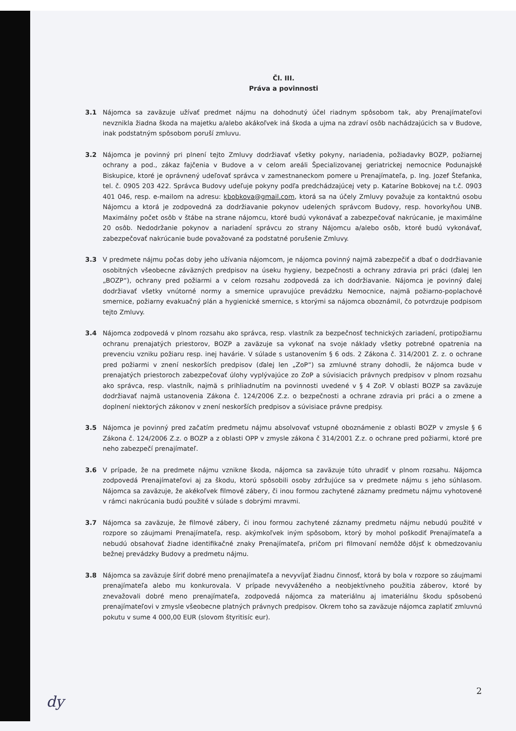Čl. III.
Práva a povinnosti
3.1 Nájomca sa zaväzuje užívať predmet nájmu na dohodnutý účel riadnym spôsobom tak, aby Prenajímateľovi nevznikla žiadna škoda na majetku a/alebo akákoľvek iná škoda a ujma na zdraví osôb nachádzajúcich sa v Budove, inak podstatným spôsobom poruší zmluvu.
3.2 Nájomca je povinný pri plnení tejto Zmluvy dodržiavať všetky pokyny, nariadenia, požiadavky BOZP, požiarnej ochrany a pod., zákaz fajčenia v Budove a v celom areáli Špecializovanej geriatrickej nemocnice Podunajské Biskupice, ktoré je oprávnený udeľovať správca v zamestnaneckom pomere u Prenajímateľa, p. Ing. Jozef Štefanka, tel. č. 0905 203 422. Správca Budovy udeľuje pokyny podľa predchádzajúcej vety p. Kataríne Bobkovej na t.č. 0903 401 046, resp. e-mailom na adresu: kbobkova@gmail.com, ktorá sa na účely Zmluvy považuje za kontaktnú osobu Nájomcu a ktorá je zodpovedná za dodržiavanie pokynov udelených správcom Budovy, resp. hovorkyňou UNB. Maximálny počet osôb v štábe na strane nájomcu, ktoré budú vykonávať a zabezpečovať nakrúcanie, je maximálne 20 osôb. Nedodržanie pokynov a nariadení správcu zo strany Nájomcu a/alebo osôb, ktoré budú vykonávať, zabezpečovať nakrúcanie bude považované za podstatné porušenie Zmluvy.
3.3 V predmete nájmu počas doby jeho užívania nájomcom, je nájomca povinný najmä zabezpečiť a dbať o dodržiavanie osobitných všeobecne záväzných predpisov na úseku hygieny, bezpečnosti a ochrany zdravia pri práci (ďalej len „BOZP“), ochrany pred požiarmi a v celom rozsahu zodpovedá za ich dodržiavanie. Nájomca je povinný ďalej dodržiavať všetky vnútorné normy a smernice upravujúce prevádzku Nemocnice, najmä požiarno-poplachové smernice, požiarny evakuačný plán a hygienické smernice, s ktorými sa nájomca oboznámil, čo potvrdzuje podpisom tejto Zmluvy.
3.4 Nájomca zodpovedá v plnom rozsahu ako správca, resp. vlastník za bezpečnosť technických zariadení, protipožiarnu ochranu prenajatých priestorov, BOZP a zaväzuje sa vykonať na svoje náklady všetky potrebné opatrenia na prevenciu vzniku požiaru resp. inej havárie. V súlade s ustanovením § 6 ods. 2 Zákona č. 314/2001 Z. z. o ochrane pred požiarmi v znení neskorších predpisov (ďalej len „ZoP“) sa zmluvné strany dohodli, že nájomca bude v prenajatých priestoroch zabezpečovať úlohy vyplývajúce zo ZoP a súvisiacich právnych predpisov v plnom rozsahu ako správca, resp. vlastník, najmä s prihliadnutím na povinnosti uvedené v § 4 ZoP. V oblasti BOZP sa zaväzuje dodržiavať najmä ustanovenia Zákona č. 124/2006 Z.z. o bezpečnosti a ochrane zdravia pri práci a o zmene a doplnení niektorých zákonov v znení neskorších predpisov a súvisiace právne predpisy.
3.5 Nájomca je povinný pred začatím predmetu nájmu absolvovať vstupné oboznámenie z oblasti BOZP v zmysle § 6 Zákona č. 124/2006 Z.z. o BOZP a z oblasti OPP v zmysle zákona č 314/2001 Z.z. o ochrane pred požiarmi, ktoré pre neho zabezpečí prenajímateľ.
3.6 V prípade, že na predmete nájmu vznikne škoda, nájomca sa zaväzuje túto uhradiť v plnom rozsahu. Nájomca zodpovedá Prenajímateľovi aj za škodu, ktorú spôsobili osoby zdržujúce sa v predmete nájmu s jeho súhlasom. Nájomca sa zaväzuje, že akékoľvek filmové zábery, či inou formou zachytené záznamy predmetu nájmu vyhotovené v rámci nakrúcania budú použité v súlade s dobrými mravmi.
3.7 Nájomca sa zaväzuje, že filmové zábery, či inou formou zachytené záznamy predmetu nájmu nebudú použité v rozpore so záujmami Prenajímateľa, resp. akýmkoľvek iným spôsobom, ktorý by mohol poškodiť Prenajímateľa a nebudú obsahovať žiadne identifikačné znaky Prenajímateľa, pričom pri filmovaní nemôže dôjsť k obmedzovaniu bežnej prevádzky Budovy a predmetu nájmu.
3.8 Nájomca sa zaväzuje šíriť dobré meno prenajímateľa a nevyvíjať žiadnu činnosť, ktorá by bola v rozpore so záujmami prenajímateľa alebo mu konkurovala. V prípade nevyváženého a neobjektívneho použitia záberov, ktoré by znevažovali dobré meno prenajímateľa, zodpovedá nájomca za materiálnu aj imateriálnu škodu spôsobenú prenajímateľovi v zmysle všeobecne platných právnych predpisov. Okrem toho sa zaväzuje nájomca zaplatiť zmluvnú pokutu v sume 4 000,00 EUR (slovom štyritisíc eur).
2
dy